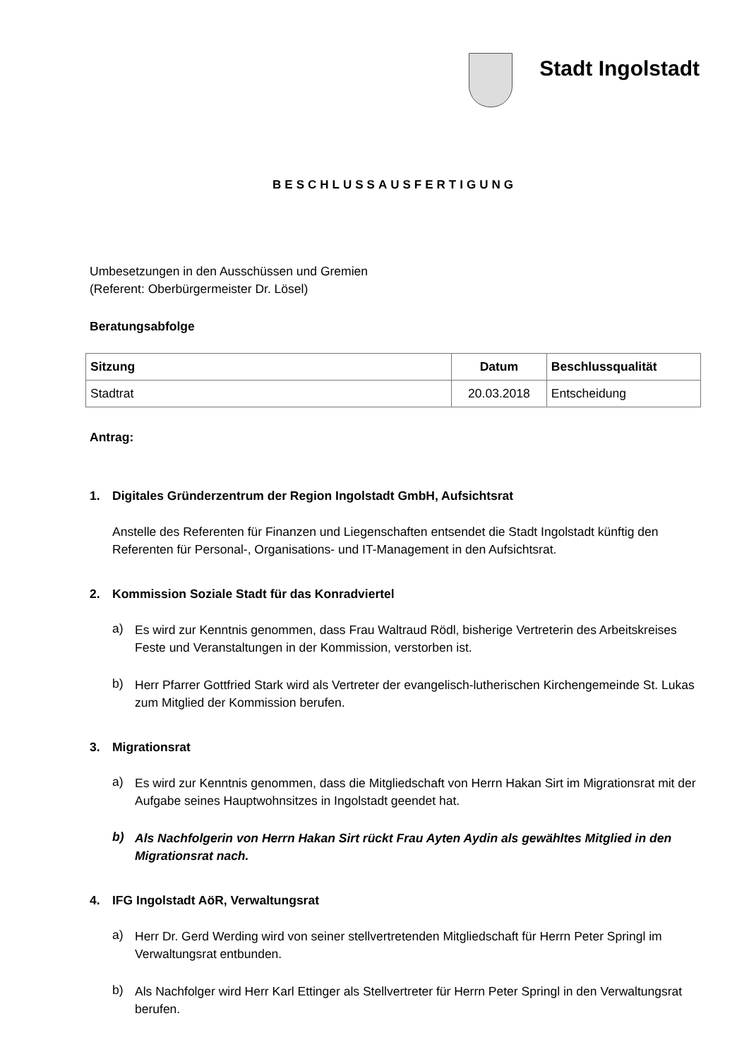Stadt Ingolstadt
BESCHLUSSAUSFERTIGUNG
Umbesetzungen in den Ausschüssen und Gremien
(Referent: Oberbürgermeister Dr. Lösel)
Beratungsabfolge
| Sitzung | Datum | Beschlussqualität |
| --- | --- | --- |
| Stadtrat | 20.03.2018 | Entscheidung |
Antrag:
1. Digitales Gründerzentrum der Region Ingolstadt GmbH, Aufsichtsrat
Anstelle des Referenten für Finanzen und Liegenschaften entsendet die Stadt Ingolstadt künftig den Referenten für Personal-, Organisations- und IT-Management in den Aufsichtsrat.
2. Kommission Soziale Stadt für das Konradviertel
a)
Es wird zur Kenntnis genommen, dass Frau Waltraud Rödl, bisherige Vertreterin des Arbeitskreises Feste und Veranstaltungen in der Kommission, verstorben ist.
b)
Herr Pfarrer Gottfried Stark wird als Vertreter der evangelisch-lutherischen Kirchengemeinde St. Lukas zum Mitglied der Kommission berufen.
3. Migrationsrat
a)
Es wird zur Kenntnis genommen, dass die Mitgliedschaft von Herrn Hakan Sirt im Migrationsrat mit der Aufgabe seines Hauptwohnsitzes in Ingolstadt geendet hat.
b)
Als Nachfolgerin von Herrn Hakan Sirt rückt Frau Ayten Aydin als gewähltes Mitglied in den Migrationsrat nach.
4. IFG Ingolstadt AöR, Verwaltungsrat
a)
Herr Dr. Gerd Werding wird von seiner stellvertretenden Mitgliedschaft für Herrn Peter Springl im Verwaltungsrat entbunden.
b)
Als Nachfolger wird Herr Karl Ettinger als Stellvertreter für Herrn Peter Springl in den Verwaltungsrat berufen.